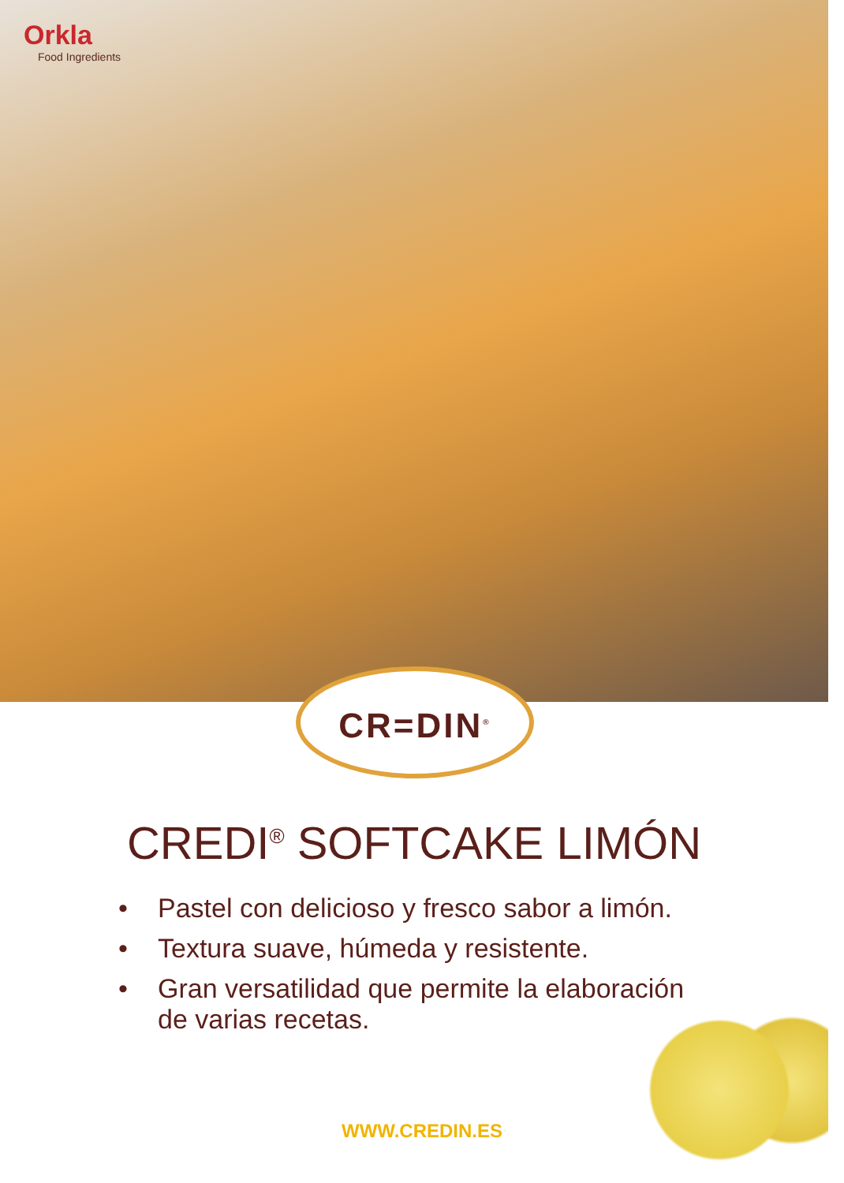Orkla
Food Ingredients
CR=DIN<sup>®</sup>
CREDI<sup>®</sup> SOFTCAKE LIMÓN
• Pastel con delicioso y fresco sabor a limón.
• Textura suave, húmeda y resistente.
• Gran versatilidad que permite la elaboración de varias recetas.
WWW.CREDIN.ES